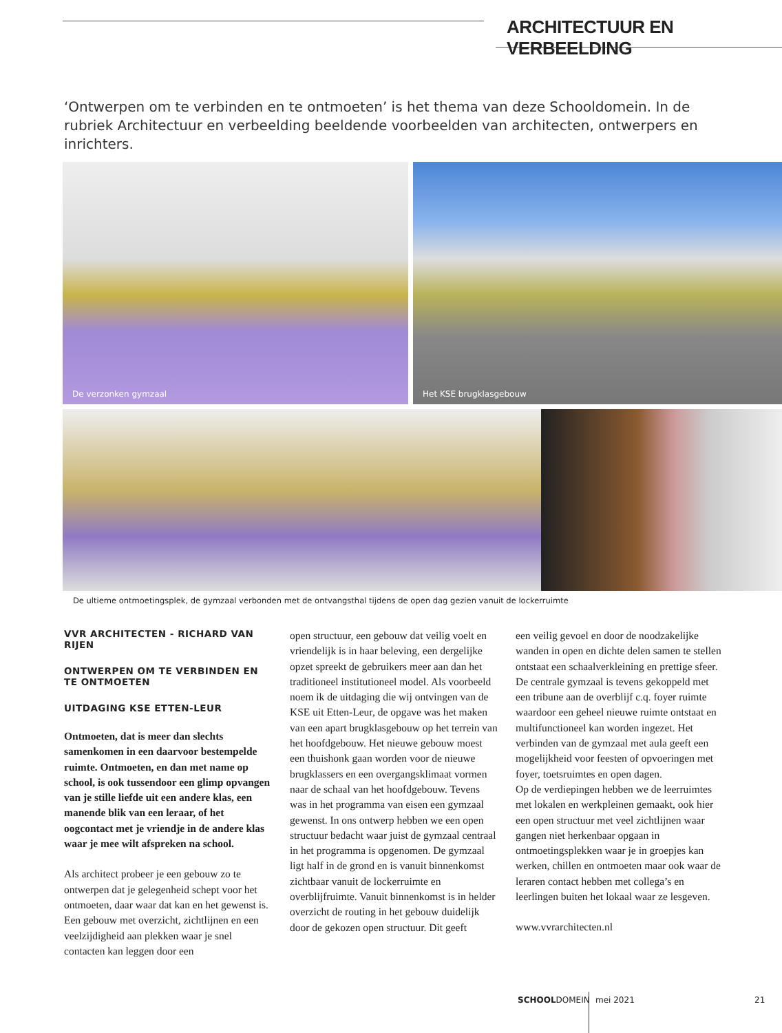ARCHITECTUUR EN VERBEELDING
‘Ontwerpen om te verbinden en te ontmoeten’ is het thema van deze Schooldomein. In de rubriek Architectuur en verbeelding beeldende voorbeelden van architecten, ontwerpers en inrichters.
De verzonken gymzaal Het KSE brugklasgebouw
De ultieme ontmoetingsplek, de gymzaal verbonden met de ontvangsthal tijdens de open dag gezien vanuit de lockerruimte
VVR ARCHITECTEN - RICHARD VAN RIJEN
ONTWERPEN OM TE VERBINDEN EN TE ONTMOETEN
UITDAGING KSE ETTEN-LEUR
Ontmoeten, dat is meer dan slechts samenkomen in een daarvoor bestempelde ruimte. Ontmoeten, en dan met name op school, is ook tussendoor een glimp opvangen van je stille liefde uit een andere klas, een manende blik van een leraar, of het oogcontact met je vriendje in de andere klas waar je mee wilt afspreken na school.
Als architect probeer je een gebouw zo te ontwerpen dat je gelegenheid schept voor het ontmoeten, daar waar dat kan en het gewenst is. Een gebouw met overzicht, zichtlijnen en een veelzijdigheid aan plekken waar je snel contacten kan leggen door een
open structuur, een gebouw dat veilig voelt en vriendelijk is in haar beleving, een dergelijke opzet spreekt de gebruikers meer aan dan het traditioneel institutioneel model. Als voorbeeld noem ik de uitdaging die wij ontvingen van de KSE uit Etten-Leur, de opgave was het maken van een apart brugklasgebouw op het terrein van het hoofdgebouw. Het nieuwe gebouw moest een thuishonk gaan worden voor de nieuwe brugklassers en een overgangsklimaat vormen naar de schaal van het hoofdgebouw. Tevens was in het programma van eisen een gymzaal gewenst. In ons ontwerp hebben we een open structuur bedacht waar juist de gymzaal centraal in het programma is opgenomen. De gymzaal ligt half in de grond en is vanuit binnenkomst zichtbaar vanuit de lockerruimte en overblijfruimte. Vanuit binnenkomst is in helder overzicht de routing in het gebouw duidelijk door de gekozen open structuur. Dit geeft
een veilig gevoel en door de noodzakelijke wanden in open en dichte delen samen te stellen ontstaat een schaalverkleining en prettige sfeer. De centrale gymzaal is tevens gekoppeld met een tribune aan de overblijf c.q. foyer ruimte waardoor een geheel nieuwe ruimte ontstaat en multifunctioneel kan worden ingezet. Het verbinden van de gymzaal met aula geeft een mogelijkheid voor feesten of opvoeringen met foyer, toetsruimtes en open dagen.
Op de verdiepingen hebben we de leerruimtes met lokalen en werkpleinen gemaakt, ook hier een open structuur met veel zichtlijnen waar gangen niet herkenbaar opgaan in ontmoetingsplekken waar je in groepjes kan werken, chillen en ontmoeten maar ook waar de leraren contact hebben met collega’s en leerlingen buiten het lokaal waar ze lesgeven.
www.vvrarchitecten.nl
SCHOOLDOMEIN mei 2021 21